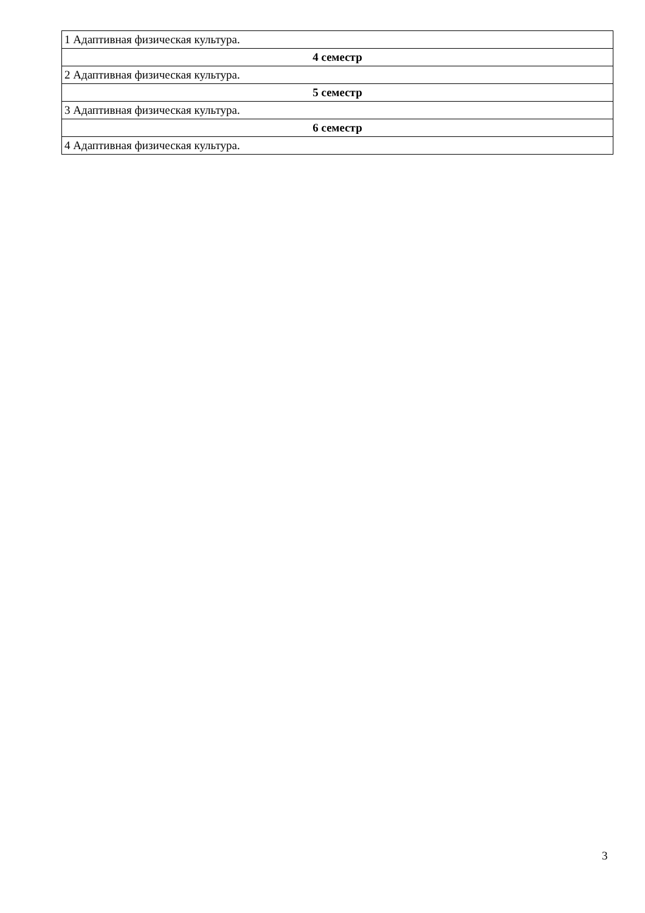| 1 Адаптивная физическая культура. |
| 4 семестр |
| 2 Адаптивная физическая культура. |
| 5 семестр |
| 3 Адаптивная физическая культура. |
| 6 семестр |
| 4 Адаптивная физическая культура. |
3